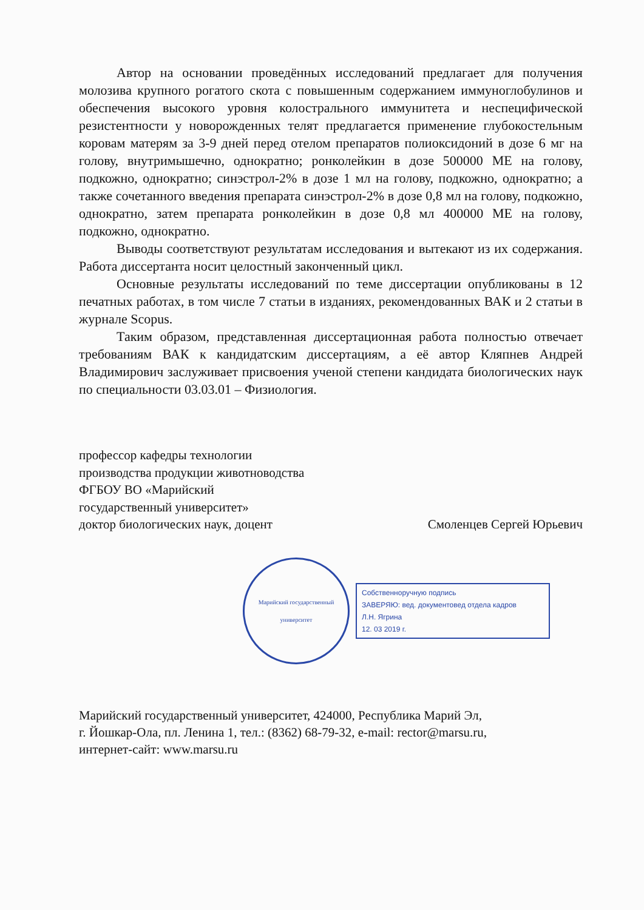Автор на основании проведённых исследований предлагает для получения молозива крупного рогатого скота с повышенным содержанием иммуноглобулинов и обеспечения высокого уровня колострального иммунитета и неспецифической резистентности у новорожденных телят предлагается применение глубокостельным коровам матерям за 3-9 дней перед отелом препаратов полиоксидоний в дозе 6 мг на голову, внутримышечно, однократно; ронколейкин в дозе 500000 МЕ на голову, подкожно, однократно; синэстрол-2% в дозе 1 мл на голову, подкожно, однократно; а также сочетанного введения препарата синэстрол-2% в дозе 0,8 мл на голову, подкожно, однократно, затем препарата ронколейкин в дозе 0,8 мл 400000 МЕ на голову, подкожно, однократно.
Выводы соответствуют результатам исследования и вытекают из их содержания. Работа диссертанта носит целостный законченный цикл.
Основные результаты исследований по теме диссертации опубликованы в 12 печатных работах, в том числе 7 статьи в изданиях, рекомендованных ВАК и 2 статьи в журнале Scopus.
Таким образом, представленная диссертационная работа полностью отвечает требованиям ВАК к кандидатским диссертациям, а её автор Кляпнев Андрей Владимирович заслуживает присвоения ученой степени кандидата биологических наук по специальности 03.03.01 – Физиология.
профессор кафедры технологии
производства продукции животноводства
ФГБОУ ВО «Марийский
государственный университет»
доктор биологических наук, доцент Смоленцев Сергей Юрьевич
Марийский государственный университет
Собственноручную подпись
ЗАВЕРЯЮ: вед. документовед отдела кадров
Л.Н. Ягрина
12. 03 2019 г.
Марийский государственный университет, 424000, Республика Марий Эл,
г. Йошкар-Ола, пл. Ленина 1, тел.: (8362) 68-79-32, e-mail: rector@marsu.ru,
интернет-сайт: www.marsu.ru